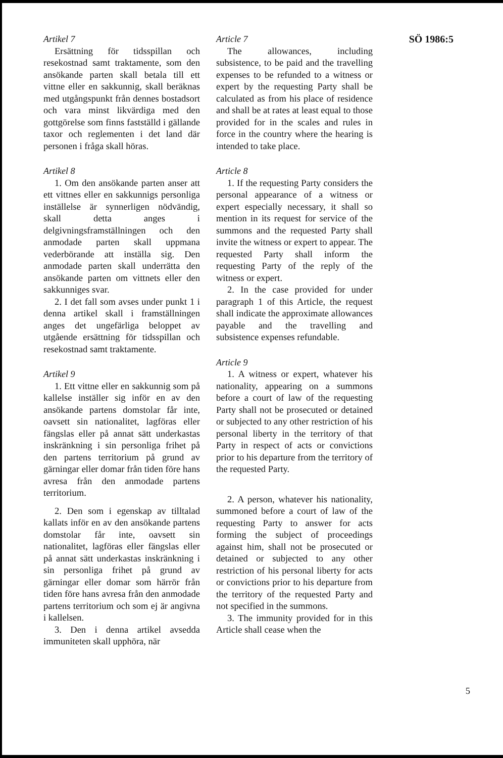Artikel 7
Ersättning för tidsspillan och resekostnad samt traktamente, som den ansökande parten skall betala till ett vittne eller en sakkunnig, skall beräknas med utgångspunkt från dennes bostadsort och vara minst likvärdiga med den gottgörelse som finns fastställd i gällande taxor och reglementen i det land där personen i fråga skall höras.
Artikel 8
1. Om den ansökande parten anser att ett vittnes eller en sakkunnigs personliga inställelse är synnerligen nödvändig, skall detta anges i delgivningsframställningen och den anmodade parten skall uppmana vederbörande att inställa sig. Den anmodade parten skall underrätta den ansökande parten om vittnets eller den sakkunniges svar.
2. I det fall som avses under punkt 1 i denna artikel skall i framställningen anges det ungefärliga beloppet av utgående ersättning för tidsspillan och resekostnad samt traktamente.
Artikel 9
1. Ett vittne eller en sakkunnig som på kallelse inställer sig inför en av den ansökande partens domstolar får inte, oavsett sin nationalitet, lagföras eller fängslas eller på annat sätt underkastas inskränkning i sin personliga frihet på den partens territorium på grund av gärningar eller domar från tiden före hans avresa från den anmodade partens territorium.
2. Den som i egenskap av tilltalad kallats inför en av den ansökande partens domstolar får inte, oavsett sin nationalitet, lagföras eller fängslas eller på annat sätt underkastas inskränkning i sin personliga frihet på grund av gärningar eller domar som härrör från tiden före hans avresa från den anmodade partens territorium och som ej är angivna i kallelsen.
3. Den i denna artikel avsedda immuniteten skall upphöra, när
Article 7
The allowances, including subsistence, to be paid and the travelling expenses to be refunded to a witness or expert by the requesting Party shall be calculated as from his place of residence and shall be at rates at least equal to those provided for in the scales and rules in force in the country where the hearing is intended to take place.
Article 8
1. If the requesting Party considers the personal appearance of a witness or expert especially necessary, it shall so mention in its request for service of the summons and the requested Party shall invite the witness or expert to appear. The requested Party shall inform the requesting Party of the reply of the witness or expert.
2. In the case provided for under paragraph 1 of this Article, the request shall indicate the approximate allowances payable and the travelling and subsistence expenses refundable.
Article 9
1. A witness or expert, whatever his nationality, appearing on a summons before a court of law of the requesting Party shall not be prosecuted or detained or subjected to any other restriction of his personal liberty in the territory of that Party in respect of acts or convictions prior to his departure from the territory of the requested Party.
2. A person, whatever his nationality, summoned before a court of law of the requesting Party to answer for acts forming the subject of proceedings against him, shall not be prosecuted or detained or subjected to any other restriction of his personal liberty for acts or convictions prior to his departure from the territory of the requested Party and not specified in the summons.
3. The immunity provided for in this Article shall cease when the
SÖ 1986:5
5